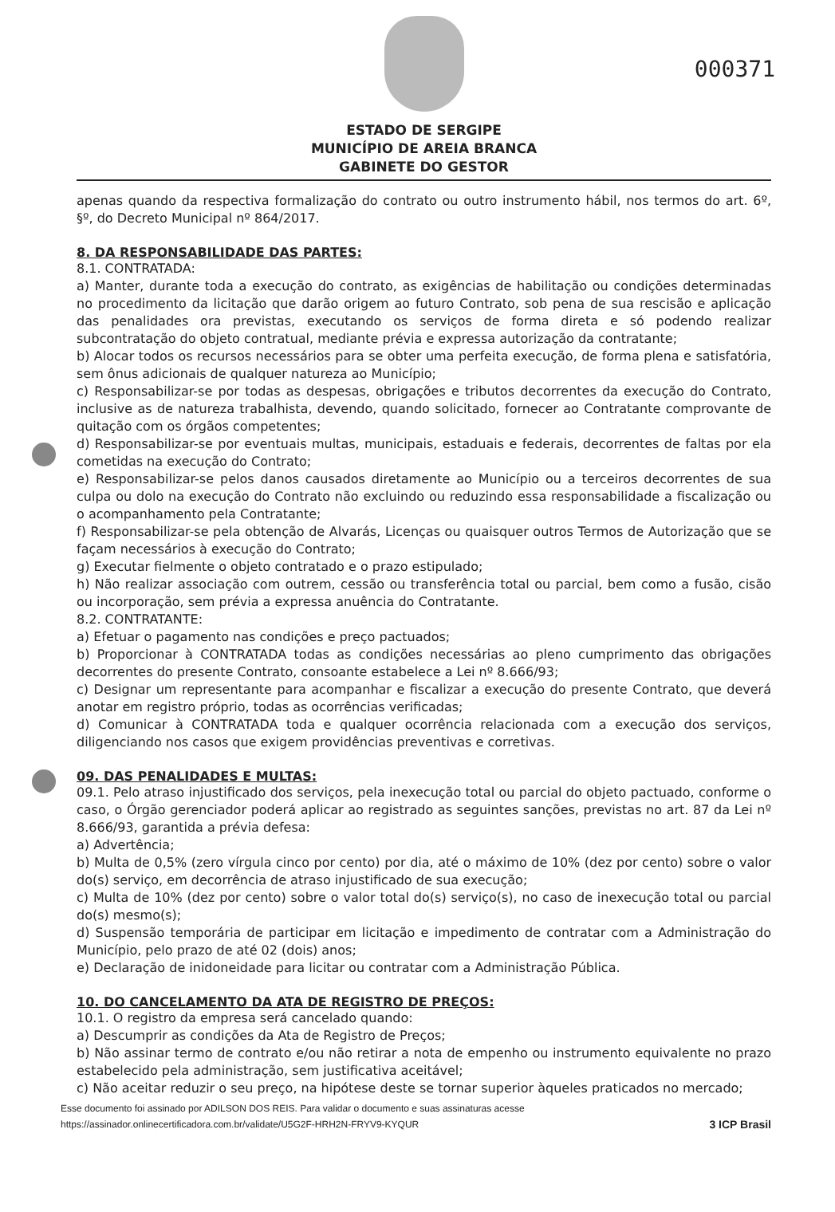000371
ESTADO DE SERGIPE
MUNICÍPIO DE AREIA BRANCA
GABINETE DO GESTOR
apenas quando da respectiva formalização do contrato ou outro instrumento hábil, nos termos do art. 6º, §º, do Decreto Municipal nº 864/2017.
8. DA RESPONSABILIDADE DAS PARTES:
8.1. CONTRATADA:
a) Manter, durante toda a execução do contrato, as exigências de habilitação ou condições determinadas no procedimento da licitação que darão origem ao futuro Contrato, sob pena de sua rescisão e aplicação das penalidades ora previstas, executando os serviços de forma direta e só podendo realizar subcontratação do objeto contratual, mediante prévia e expressa autorização da contratante;
b) Alocar todos os recursos necessários para se obter uma perfeita execução, de forma plena e satisfatória, sem ônus adicionais de qualquer natureza ao Município;
c) Responsabilizar-se por todas as despesas, obrigações e tributos decorrentes da execução do Contrato, inclusive as de natureza trabalhista, devendo, quando solicitado, fornecer ao Contratante comprovante de quitação com os órgãos competentes;
d) Responsabilizar-se por eventuais multas, municipais, estaduais e federais, decorrentes de faltas por ela cometidas na execução do Contrato;
e) Responsabilizar-se pelos danos causados diretamente ao Município ou a terceiros decorrentes de sua culpa ou dolo na execução do Contrato não excluindo ou reduzindo essa responsabilidade a fiscalização ou o acompanhamento pela Contratante;
f) Responsabilizar-se pela obtenção de Alvarás, Licenças ou quaisquer outros Termos de Autorização que se façam necessários à execução do Contrato;
g) Executar fielmente o objeto contratado e o prazo estipulado;
h) Não realizar associação com outrem, cessão ou transferência total ou parcial, bem como a fusão, cisão ou incorporação, sem prévia a expressa anuência do Contratante.
8.2. CONTRATANTE:
a) Efetuar o pagamento nas condições e preço pactuados;
b) Proporcionar à CONTRATADA todas as condições necessárias ao pleno cumprimento das obrigações decorrentes do presente Contrato, consoante estabelece a Lei nº 8.666/93;
c) Designar um representante para acompanhar e fiscalizar a execução do presente Contrato, que deverá anotar em registro próprio, todas as ocorrências verificadas;
d) Comunicar à CONTRATADA toda e qualquer ocorrência relacionada com a execução dos serviços, diligenciando nos casos que exigem providências preventivas e corretivas.
09. DAS PENALIDADES E MULTAS:
09.1. Pelo atraso injustificado dos serviços, pela inexecução total ou parcial do objeto pactuado, conforme o caso, o Órgão gerenciador poderá aplicar ao registrado as seguintes sanções, previstas no art. 87 da Lei nº 8.666/93, garantida a prévia defesa:
a) Advertência;
b) Multa de 0,5% (zero vírgula cinco por cento) por dia, até o máximo de 10% (dez por cento) sobre o valor do(s) serviço, em decorrência de atraso injustificado de sua execução;
c) Multa de 10% (dez por cento) sobre o valor total do(s) serviço(s), no caso de inexecução total ou parcial do(s) mesmo(s);
d) Suspensão temporária de participar em licitação e impedimento de contratar com a Administração do Município, pelo prazo de até 02 (dois) anos;
e) Declaração de inidoneidade para licitar ou contratar com a Administração Pública.
10. DO CANCELAMENTO DA ATA DE REGISTRO DE PREÇOS:
10.1. O registro da empresa será cancelado quando:
a) Descumprir as condições da Ata de Registro de Preços;
b) Não assinar termo de contrato e/ou não retirar a nota de empenho ou instrumento equivalente no prazo estabelecido pela administração, sem justificativa aceitável;
c) Não aceitar reduzir o seu preço, na hipótese deste se tornar superior àqueles praticados no mercado;
Esse documento foi assinado por ADILSON DOS REIS. Para validar o documento e suas assinaturas acesse
https://assinador.onlinecertificadora.com.br/validate/U5G2F-HRH2N-FRYV9-KYQUR 3 ICP Brasil